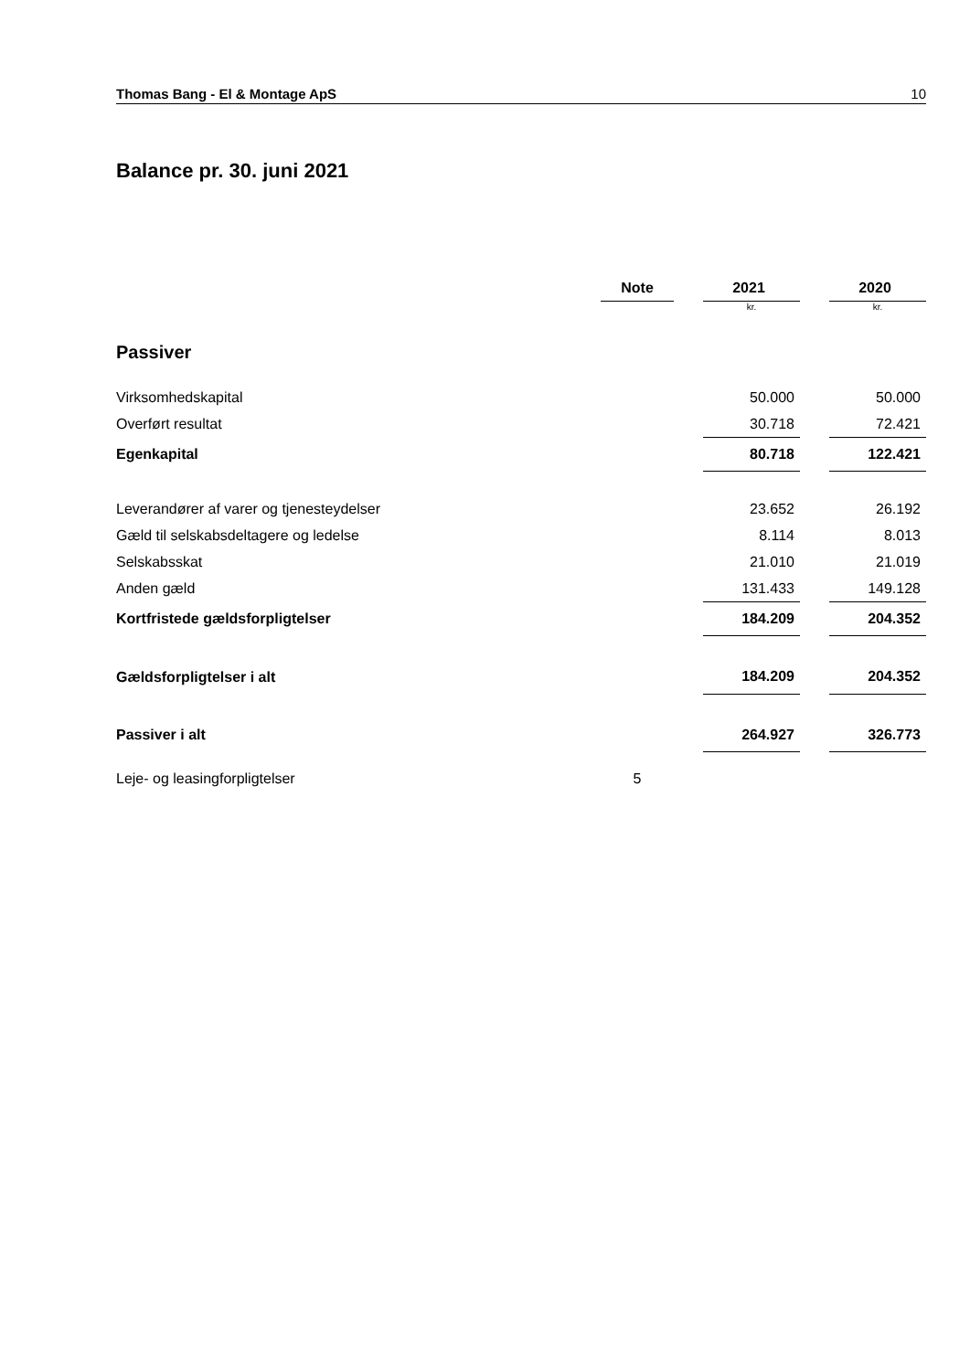Thomas Bang - El & Montage ApS 10
Balance pr. 30. juni 2021
| | Note | | 2021 | | 2020 |
| | | | kr. | | kr. |
| Passiver | | | | | |
| Virksomhedskapital | | | 50.000 | | 50.000 |
| Overført resultat | | | 30.718 | | 72.421 |
| Egenkapital | | | 80.718 | | 122.421 |
| Leverandører af varer og tjenesteydelser | | | 23.652 | | 26.192 |
| Gæld til selskabsdeltagere og ledelse | | | 8.114 | | 8.013 |
| Selskabsskat | | | 21.010 | | 21.019 |
| Anden gæld | | | 131.433 | | 149.128 |
| Kortfristede gældsforpligtelser | | | 184.209 | | 204.352 |
| Gældsforpligtelser i alt | | | 184.209 | | 204.352 |
| Passiver i alt | | | 264.927 | | 326.773 |
| Leje- og leasingforpligtelser | 5 | | | | |